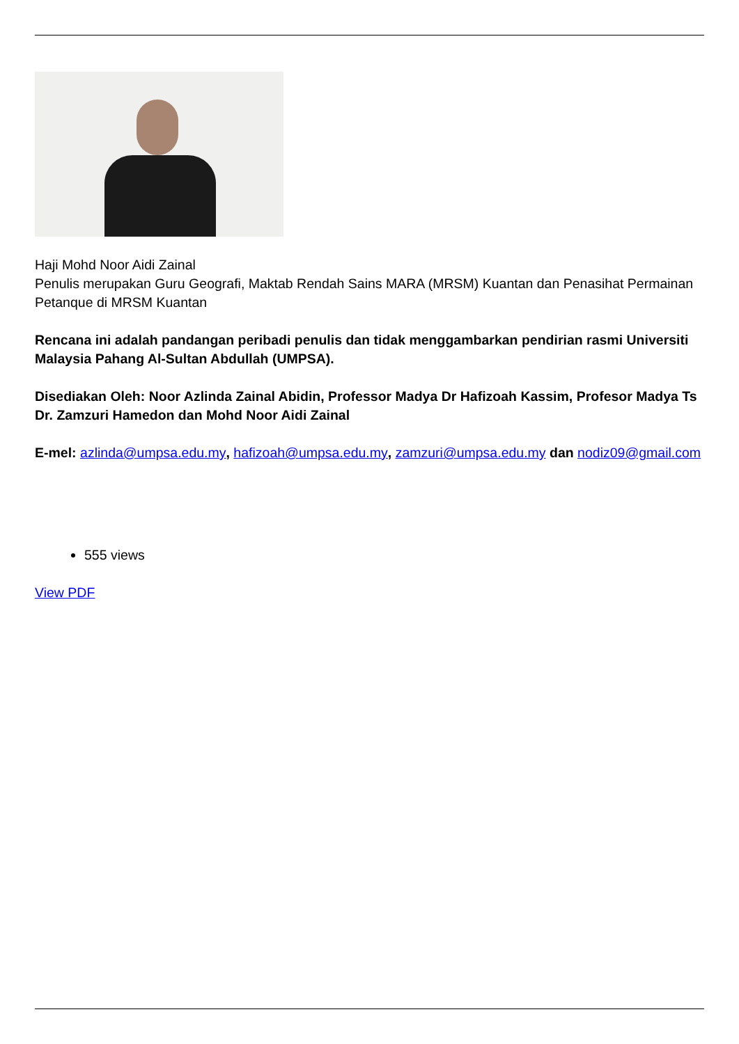Haji Mohd Noor Aidi Zainal
Penulis merupakan Guru Geografi, Maktab Rendah Sains MARA (MRSM) Kuantan dan Penasihat Permainan Petanque di MRSM Kuantan
Rencana ini adalah pandangan peribadi penulis dan tidak menggambarkan pendirian rasmi Universiti Malaysia Pahang Al-Sultan Abdullah (UMPSA).
Disediakan Oleh: Noor Azlinda Zainal Abidin, Professor Madya Dr Hafizoah Kassim, Profesor Madya Ts Dr. Zamzuri Hamedon dan Mohd Noor Aidi Zainal
E-mel: azlinda@umpsa.edu.my, hafizoah@umpsa.edu.my, zamzuri@umpsa.edu.my dan nodiz09@gmail.com
555 views
View PDF